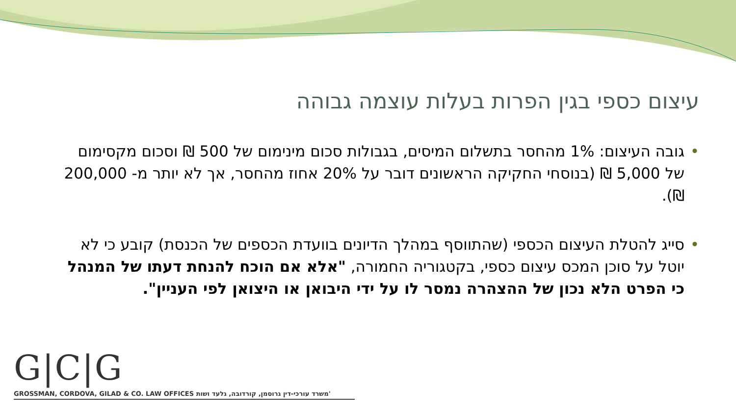עיצום כספי בגין הפרות בעלות עוצמה גבוהה
• גובה העיצום: 1% מהחסר בתשלום המיסים, בגבולות סכום מינימום של 500 ₪ וסכום מקסימום של 5,000 ₪ (בנוסחי החקיקה הראשונים דובר על 20% אחוז מהחסר, אך לא יותר מ- 200,000 ₪).
• סייג להטלת העיצום הכספי (שהתווסף במהלך הדיונים בוועדת הכספים של הכנסת) קובע כי לא יוטל על סוכן המכס עיצום כספי, בקטגוריה החמורה, "אלא אם הוכח להנחת דעתו של המנהל כי הפרט הלא נכון של ההצהרה נמסר לו על ידי היבואן או היצואן לפי העניין".
G|C|G
GROSSMAN, CORDOVA, GILAD & CO. LAW OFFICES משרד עורכי-דין גרוסמן, קורדובה, גלעד ושות'